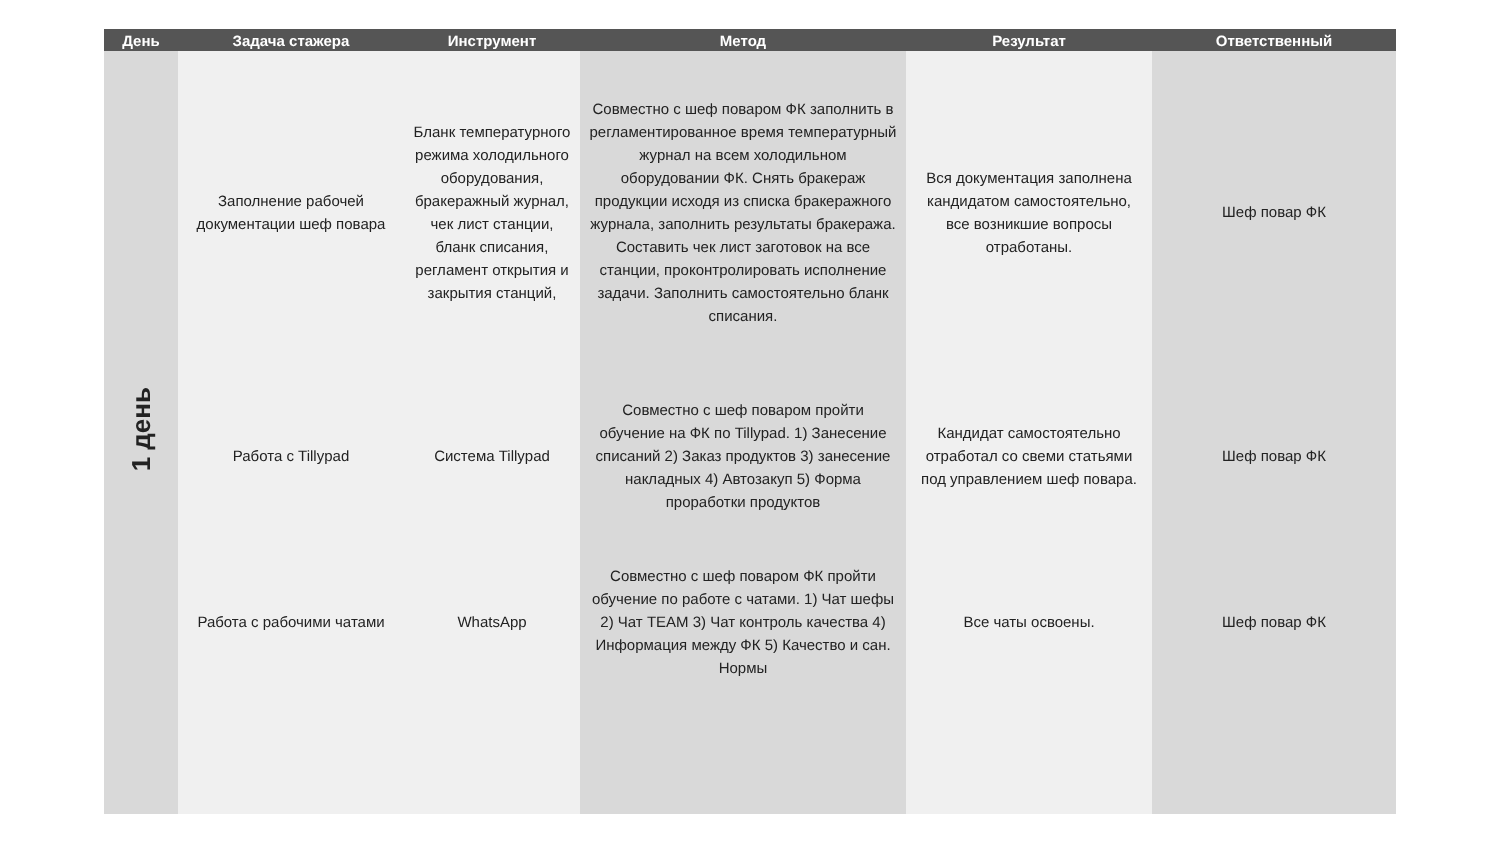| День | Задача стажера | Инструмент | Метод | Результат | Ответственный |
| --- | --- | --- | --- | --- | --- |
| 1 день | Заполнение рабочей документации шеф повара | Бланк температурного режима холодильного оборудования, бракеражный журнал, чек лист станции, бланк списания, регламент открытия и закрытия станций, | Совместно с шеф поваром ФК заполнить в регламентированное время температурный журнал на всем холодильном оборудовании ФК. Снять бракераж продукции исходя из списка бракеражного журнала, заполнить результаты бракеража. Составить чек лист заготовок на все станции, проконтролировать исполнение задачи. Заполнить самостоятельно бланк списания. | Вся документация заполнена кандидатом самостоятельно, все возникшие вопросы отработаны. | Шеф повар ФК |
| | Работа с Tillypad | Система Tillypad | Совместно с шеф поваром пройти обучение на ФК по Tillypad. 1) Занесение списаний 2) Заказ продуктов 3) занесение накладных 4) Автозакуп 5) Форма проработки продуктов | Кандидат самостоятельно отработал со свеми статьями под управлением шеф повара. | Шеф повар ФК |
| | Работа с рабочими чатами | WhatsApp | Совместно с шеф поваром ФК пройти обучение по работе с чатами. 1) Чат шефы 2) Чат TEAM 3) Чат контроль качества 4) Информация между ФК 5) Качество и сан. Нормы | Все чаты освоены. | Шеф повар ФК |